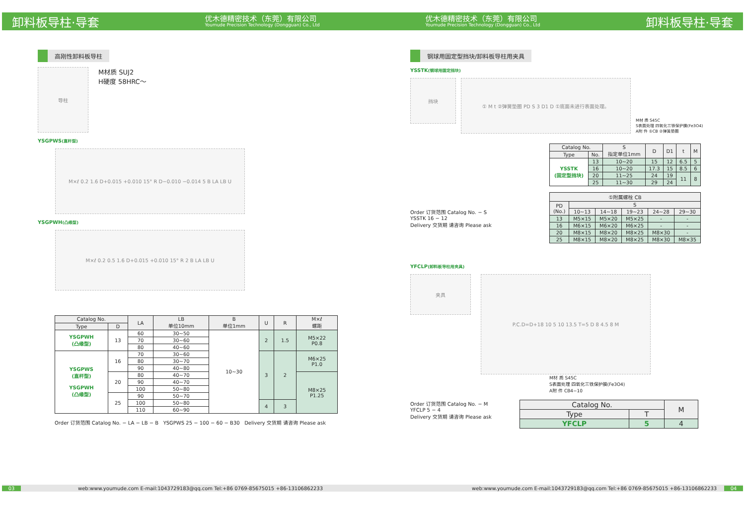卸料板导柱·导套 优木德精密技术（东莞）有限公司
Youmude Precision Technology (Dongguan) Co., Ltd 优木德精密技术（东莞）有限公司
Youmude Precision Technology (Dongguan) Co., Ltd 卸料板导柱·导套
高刚性卸料板导柱
导柱
M材质 SUJ2
H硬度 58HRC～
YSGPWS(直杆型)
M×ℓ 0.2 1.6 D+0.015 +0.010 15° R D−0.010 −0.014 5 B LA LB U
YSGPWH(凸缘型)
M×ℓ 0.2 0.5 1.6 D+0.015 +0.010 15° R 2 B LA LB U
| Catalog No. | | LA | LB 单位10mm | B 单位1mm | U | R | M×ℓ 螺距 |
| --- | --- | --- | --- | --- | --- | --- | --- |
| Type | D | | | | | | |
| YSGPWH (凸缘型) | 13 | 60 | 30~50 | 10~30 | 2 | 1.5 | M5×22 P0.8 |
| | | 70 | 30~60 | | | | |
| | | 80 | 40~60 | | | | |
| YSGPWS (直杆型) YSGPWH (凸缘型) | 16 | 70 | 30~60 | | 3 | 2 | M6×25 P1.0 |
| | | 80 | 30~70 | | | | |
| | | 90 | 40~80 | | | | |
| | 20 | 80 | 40~70 | | | | M8×25 P1.25 |
| | | 90 | 40~70 | | | | |
| | | 100 | 50~80 | | | | |
| | 25 | 90 | 50~70 | | | | |
| | | 100 | 50~80 | | 4 | 3 | |
| | | 110 | 60~90 | | | | |
Order 订货范围 Catalog No. − LA − LB − B YSGPWS 25 − 100 − 60 − B30 Delivery 交货期 请咨询 Please ask
钢球用固定型挡块/卸料板导柱用夹具
YSSTK(钢球用固定挡块)
挡块
① M t ②弹簧垫圈 PD S 3 D1 D ①底面未进行表面处理。
M材 质 S45C
S表面处理 四氧化三铁保护膜(Fe3O4)
A附 件 ①CB ②弹簧垫圈
Order 订货范围 Catalog No. − S
YSSTK 16 − 12
Delivery 交货期 请咨询 Please ask
| Catalog No. | | S 指定单位1mm | D | D1 | t | M |
| --- | --- | --- | --- | --- | --- | --- |
| Type | No. | | | | | |
| YSSTK (固定型挡块) | 13 | 10~20 | 15 | 12 | 6.5 | 5 |
| | 16 | 10~20 | 17.3 | 15 | 8.5 | 6 |
| | 20 | 11~25 | 24 | 19 | 11 | 8 |
| | 25 | 11~30 | 29 | 24 | | |
| ①附属螺栓 CB | | | | | |
| --- | --- | --- | --- | --- | --- |
| PD (No.) | S | | | | |
| | 10~13 | 14~18 | 19~23 | 24~28 | 29~30 |
| 13 | M5×15 | M5×20 | M5×25 | - | - |
| 16 | M6×15 | M6×20 | M6×25 | - | - |
| 20 | M8×15 | M8×20 | M8×25 | M8×30 | - |
| 25 | M8×15 | M8×20 | M8×25 | M8×30 | M8×35 |
YFCLP(卸料板导柱用夹具)
夹具
P.C.D=D+18 10 5 10 13.5 T=5 D 8 4.5 8 M
M材 质 S45C
S表面处理 四氧化三铁保护膜(Fe3O4)
A附 件 CB4−10
Order 订货范围 Catalog No. − M
YFCLP 5 − 4
Delivery 交货期 请咨询 Please ask
| Catalog No. | | M |
| --- | --- | --- |
| Type | T | |
| YFCLP | 5 | 4 |
03 web:www.youmude.com E-mail:1043729183@qq.com Tel:+86 0769-85675015 +86-13106862233 web:www.youmude.com E-mail:1043729183@qq.com Tel:+86 0769-85675015 +86-13106862233 04